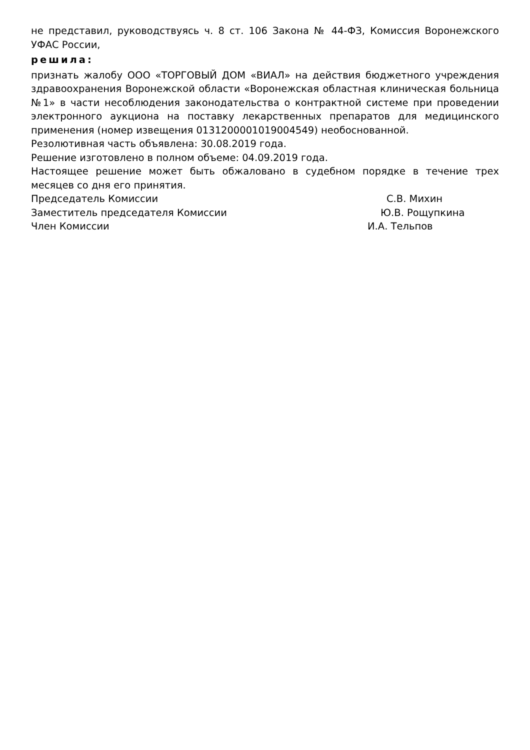не представил, руководствуясь ч. 8 ст. 106 Закона № 44-ФЗ, Комиссия Воронежского УФАС России,
решила:
признать жалобу ООО «ТОРГОВЫЙ ДОМ «ВИАЛ» на действия бюджетного учреждения здравоохранения Воронежской области «Воронежская областная клиническая больница №1» в части несоблюдения законодательства о контрактной системе при проведении электронного аукциона на поставку лекарственных препаратов для медицинского применения (номер извещения 0131200001019004549) необоснованной.
Резолютивная часть объявлена: 30.08.2019 года.
Решение изготовлено в полном объеме: 04.09.2019 года.
Настоящее решение может быть обжаловано в судебном порядке в течение трех месяцев со дня его принятия.
Председатель Комиссии С.В. Михин
Заместитель председателя Комиссии Ю.В. Рощупкина
Член Комиссии И.А. Тельпов